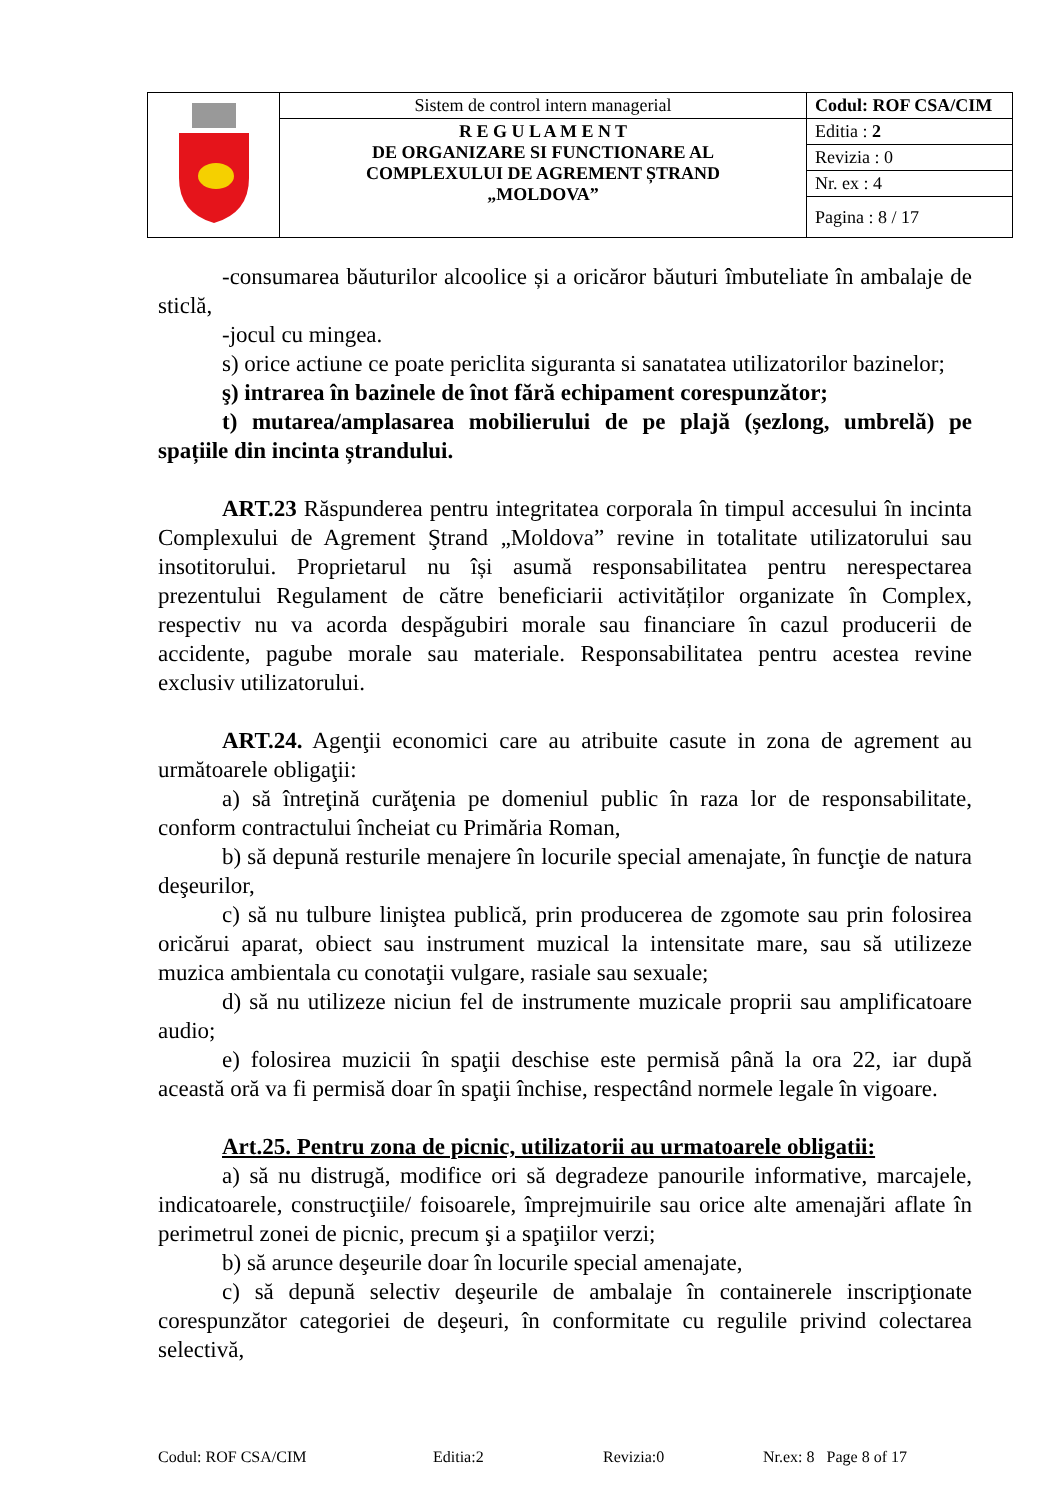| | Sistem de control intern managerial | Codul: ROF CSA/CIM |
| | R E G U L A M E N T DE ORGANIZARE SI FUNCTIONARE AL COMPLEXULUI DE AGREMENT ȘTRAND „MOLDOVA” | Editia : 2 |
| | | Revizia : 0 |
| | | Nr. ex : 4 |
| | | Pagina : 8 / 17 |
-consumarea băuturilor alcoolice și a oricăror băuturi îmbuteliate în ambalaje de sticlă,
-jocul cu mingea.
s) orice actiune ce poate periclita siguranta si sanatatea utilizatorilor bazinelor;
ş) intrarea în bazinele de înot fără echipament corespunzător;
t) mutarea/amplasarea mobilierului de pe plajă (șezlong, umbrelă) pe spațiile din incinta ștrandului.
ART.23 Răspunderea pentru integritatea corporala în timpul accesului în incinta Complexului de Agrement Ştrand „Moldova” revine in totalitate utilizatorului sau insotitorului. Proprietarul nu își asumă responsabilitatea pentru nerespectarea prezentului Regulament de către beneficiarii activităților organizate în Complex, respectiv nu va acorda despăgubiri morale sau financiare în cazul producerii de accidente, pagube morale sau materiale. Responsabilitatea pentru acestea revine exclusiv utilizatorului.
ART.24. Agenţii economici care au atribuite casute in zona de agrement au următoarele obligaţii:
a) să întreţină curăţenia pe domeniul public în raza lor de responsabilitate, conform contractului încheiat cu Primăria Roman,
b) să depună resturile menajere în locurile special amenajate, în funcţie de natura deşeurilor,
c) să nu tulbure liniştea publică, prin producerea de zgomote sau prin folosirea oricărui aparat, obiect sau instrument muzical la intensitate mare, sau să utilizeze muzica ambientala cu conotaţii vulgare, rasiale sau sexuale;
d) să nu utilizeze niciun fel de instrumente muzicale proprii sau amplificatoare audio;
e) folosirea muzicii în spaţii deschise este permisă până la ora 22, iar după această oră va fi permisă doar în spaţii închise, respectând normele legale în vigoare.
Art.25. Pentru zona de picnic, utilizatorii au urmatoarele obligatii:
a) să nu distrugă, modifice ori să degradeze panourile informative, marcajele, indicatoarele, construcţiile/ foisoarele, împrejmuirile sau orice alte amenajări aflate în perimetrul zonei de picnic, precum şi a spaţiilor verzi;
b) să arunce deşeurile doar în locurile special amenajate,
c) să depună selectiv deşeurile de ambalaje în containerele inscripţionate corespunzător categoriei de deşeuri, în conformitate cu regulile privind colectarea selectivă,
Codul: ROF CSA/CIM Editia:2 Revizia:0 Nr.ex: 8 Page 8 of 17